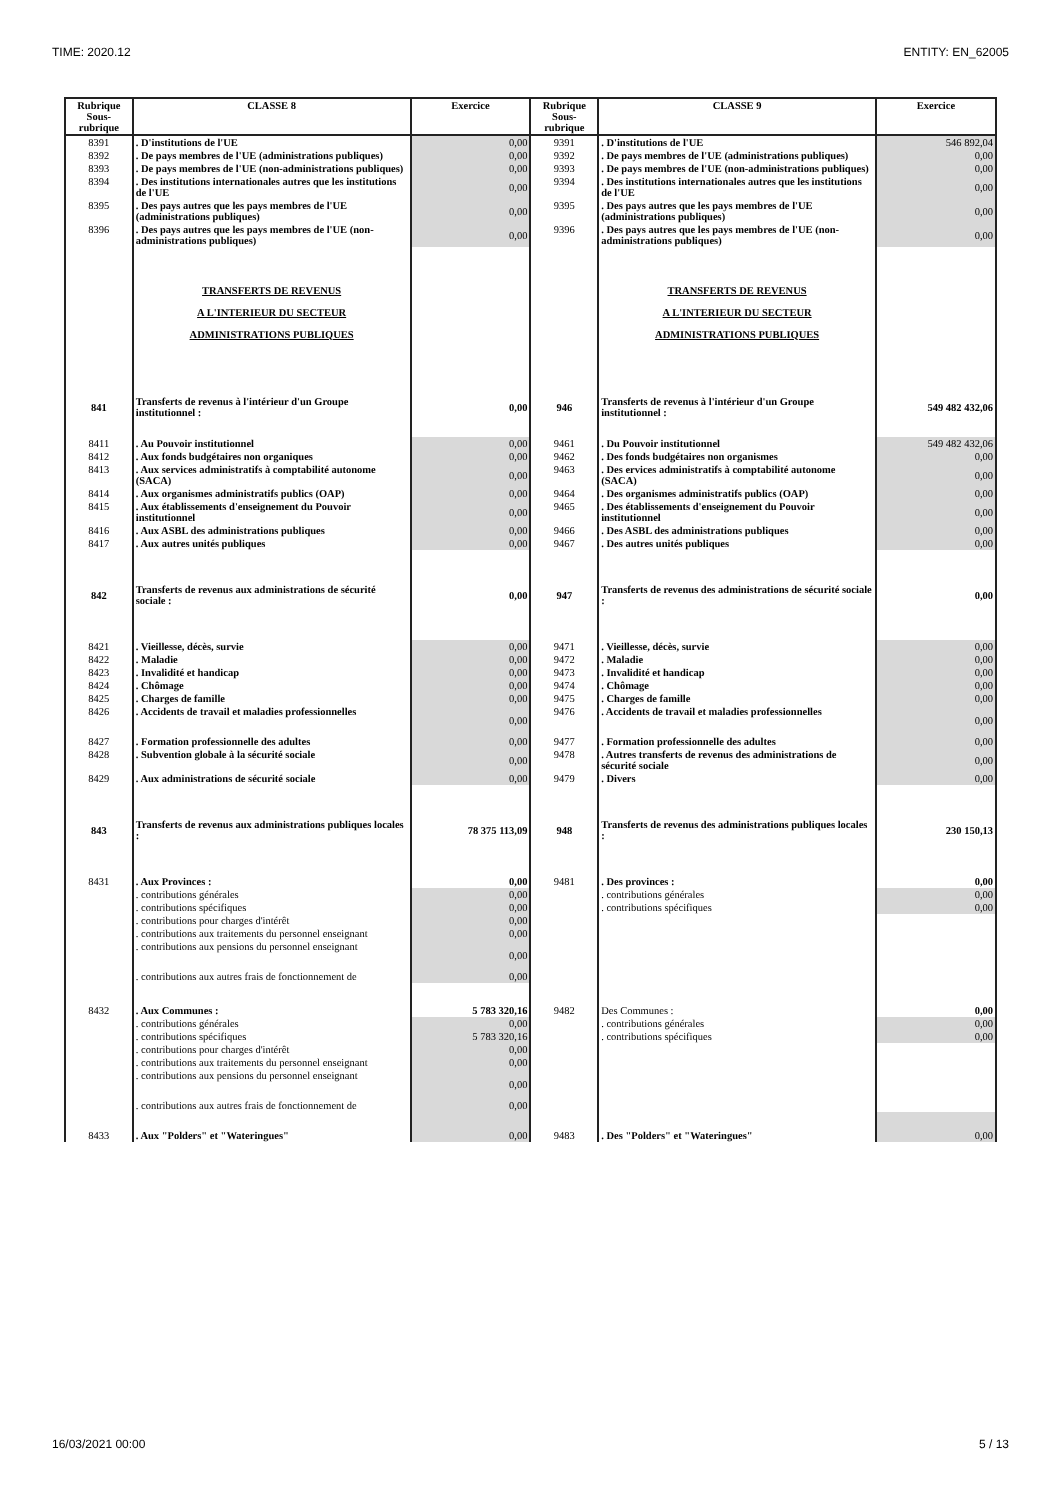TIME: 2020.12 ENTITY: EN_62005
| Rubrique Sous- rubrique | CLASSE 8 | Exercice | Rubrique Sous- rubrique | CLASSE 9 | Exercice |
| --- | --- | --- | --- | --- | --- |
| 8391 | . D'institutions de l'UE | 0,00 | 9391 | . D'institutions de l'UE | 546 892,04 |
| 8392 | . De pays membres de l'UE (administrations publiques) | 0,00 | 9392 | . De pays membres de l'UE (administrations publiques) | 0,00 |
| 8393 | . De pays membres de l'UE (non-administrations publiques) | 0,00 | 9393 | . De pays membres de l'UE (non-administrations publiques) | 0,00 |
| 8394 | . Des institutions internationales autres que les institutions de l'UE | 0,00 | 9394 | . Des institutions internationales autres que les institutions de l'UE | 0,00 |
| 8395 | . Des pays autres que les pays membres de l'UE (administrations publiques) | 0,00 | 9395 | . Des pays autres que les pays membres de l'UE (administrations publiques) | 0,00 |
| 8396 | . Des pays autres que les pays membres de l'UE (non-administrations publiques) | 0,00 | 9396 | . Des pays autres que les pays membres de l'UE (non-administrations publiques) | 0,00 |
| | TRANSFERTS DE REVENUS A L'INTERIEUR DU SECTEUR ADMINISTRATIONS PUBLIQUES | | | TRANSFERTS DE REVENUS A L'INTERIEUR DU SECTEUR ADMINISTRATIONS PUBLIQUES | |
| 841 | Transferts de revenus à l'intérieur d'un Groupe institutionnel : | 0,00 | 946 | Transferts de revenus à l'intérieur d'un Groupe institutionnel : | 549 482 432,06 |
| 8411 | . Au Pouvoir institutionnel | 0,00 | 9461 | . Du Pouvoir institutionnel | 549 482 432,06 |
| 8412 | . Aux fonds budgétaires non organiques | 0,00 | 9462 | . Des fonds budgétaires non organismes | 0,00 |
| 8413 | . Aux services administratifs à comptabilité autonome (SACA) | 0,00 | 9463 | . Des ervices administratifs à comptabilité autonome (SACA) | 0,00 |
| 8414 | . Aux organismes administratifs publics (OAP) | 0,00 | 9464 | . Des organismes administratifs publics (OAP) | 0,00 |
| 8415 | . Aux établissements d'enseignement du Pouvoir institutionnel | 0,00 | 9465 | . Des établissements d'enseignement du Pouvoir institutionnel | 0,00 |
| 8416 | . Aux ASBL des administrations publiques | 0,00 | 9466 | . Des ASBL des administrations publiques | 0,00 |
| 8417 | . Aux autres unités publiques | 0,00 | 9467 | . Des autres unités publiques | 0,00 |
| 842 | Transferts de revenus aux administrations de sécurité sociale : | 0,00 | 947 | Transferts de revenus des administrations de sécurité sociale : | 0,00 |
| 8421 | . Vieillesse, décès, survie | 0,00 | 9471 | . Vieillesse, décès, survie | 0,00 |
| 8422 | . Maladie | 0,00 | 9472 | . Maladie | 0,00 |
| 8423 | . Invalidité et handicap | 0,00 | 9473 | . Invalidité et handicap | 0,00 |
| 8424 | . Chômage | 0,00 | 9474 | . Chômage | 0,00 |
| 8425 | . Charges de famille | 0,00 | 9475 | . Charges de famille | 0,00 |
| 8426 | . Accidents de travail et maladies professionnelles | 0,00 | 9476 | . Accidents de travail et maladies professionnelles | 0,00 |
| 8427 | . Formation professionnelle des adultes | 0,00 | 9477 | . Formation professionnelle des adultes | 0,00 |
| 8428 | . Subvention globale à la sécurité sociale | 0,00 | 9478 | . Autres transferts de revenus des administrations de sécurité sociale | 0,00 |
| 8429 | . Aux administrations de sécurité sociale | 0,00 | 9479 | . Divers | 0,00 |
| 843 | Transferts de revenus aux administrations publiques locales : | 78 375 113,09 | 948 | Transferts de revenus des administrations publiques locales : | 230 150,13 |
| 8431 | . Aux Provinces : | 0,00 | 9481 | . Des provinces : | 0,00 |
| | . contributions générales | 0,00 | | . contributions générales | 0,00 |
| | . contributions spécifiques | 0,00 | | . contributions spécifiques | 0,00 |
| | . contributions pour charges d'intérêt | 0,00 | | | |
| | . contributions aux traitements du personnel enseignant | 0,00 | | | |
| | . contributions aux pensions du personnel enseignant | 0,00 | | | |
| | . contributions aux autres frais de fonctionnement de | 0,00 | | | |
| 8432 | . Aux Communes : | 5 783 320,16 | 9482 | Des Communes : | 0,00 |
| | . contributions générales | 0,00 | | . contributions générales | 0,00 |
| | . contributions spécifiques | 5 783 320,16 | | . contributions spécifiques | 0,00 |
| | . contributions pour charges d'intérêt | 0,00 | | | |
| | . contributions aux traitements du personnel enseignant | 0,00 | | | |
| | . contributions aux pensions du personnel enseignant | 0,00 | | | |
| | . contributions aux autres frais de fonctionnement de | 0,00 | | | |
| 8433 | . Aux "Polders" et "Wateringues" | 0,00 | 9483 | . Des "Polders" et "Wateringues" | 0,00 |
16/03/2021 00:00 5 / 13